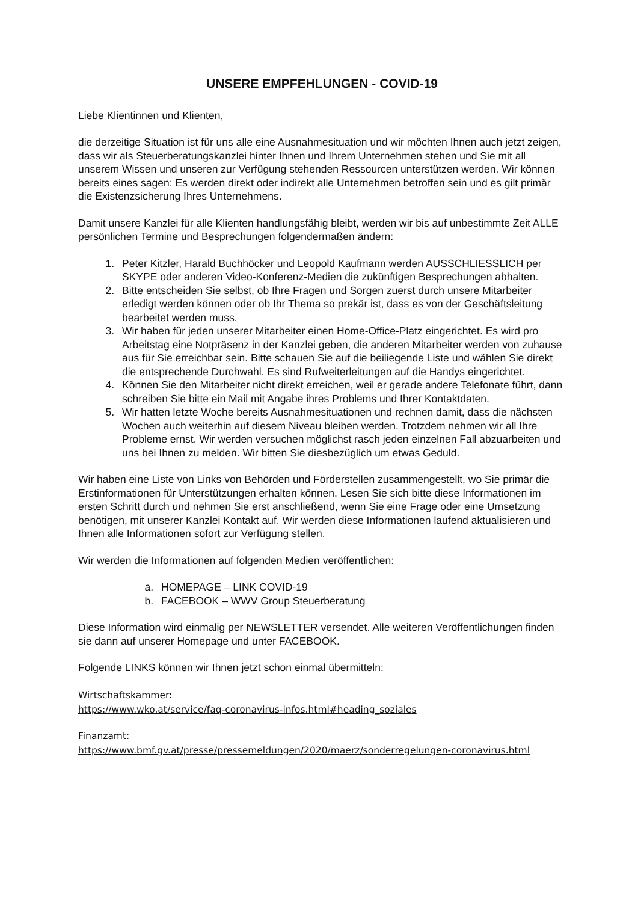UNSERE EMPFEHLUNGEN - COVID-19
Liebe Klientinnen und Klienten,
die derzeitige Situation ist für uns alle eine Ausnahmesituation und wir möchten Ihnen auch jetzt zeigen, dass wir als Steuerberatungskanzlei hinter Ihnen und Ihrem Unternehmen stehen und Sie mit all unserem Wissen und unseren zur Verfügung stehenden Ressourcen unterstützen werden. Wir können bereits eines sagen: Es werden direkt oder indirekt alle Unternehmen betroffen sein und es gilt primär die Existenzsicherung Ihres Unternehmens.
Damit unsere Kanzlei für alle Klienten handlungsfähig bleibt, werden wir bis auf unbestimmte Zeit ALLE persönlichen Termine und Besprechungen folgendermaßen ändern:
1. Peter Kitzler, Harald Buchhöcker und Leopold Kaufmann werden AUSSCHLIESSLICH per SKYPE oder anderen Video-Konferenz-Medien die zukünftigen Besprechungen abhalten.
2. Bitte entscheiden Sie selbst, ob Ihre Fragen und Sorgen zuerst durch unsere Mitarbeiter erledigt werden können oder ob Ihr Thema so prekär ist, dass es von der Geschäftsleitung bearbeitet werden muss.
3. Wir haben für jeden unserer Mitarbeiter einen Home-Office-Platz eingerichtet. Es wird pro Arbeitstag eine Notpräsenz in der Kanzlei geben, die anderen Mitarbeiter werden von zuhause aus für Sie erreichbar sein. Bitte schauen Sie auf die beiliegende Liste und wählen Sie direkt die entsprechende Durchwahl. Es sind Rufweiterleitungen auf die Handys eingerichtet.
4. Können Sie den Mitarbeiter nicht direkt erreichen, weil er gerade andere Telefonate führt, dann schreiben Sie bitte ein Mail mit Angabe ihres Problems und Ihrer Kontaktdaten.
5. Wir hatten letzte Woche bereits Ausnahmesituationen und rechnen damit, dass die nächsten Wochen auch weiterhin auf diesem Niveau bleiben werden. Trotzdem nehmen wir all Ihre Probleme ernst. Wir werden versuchen möglichst rasch jeden einzelnen Fall abzuarbeiten und uns bei Ihnen zu melden. Wir bitten Sie diesbezüglich um etwas Geduld.
Wir haben eine Liste von Links von Behörden und Förderstellen zusammengestellt, wo Sie primär die Erstinformationen für Unterstützungen erhalten können. Lesen Sie sich bitte diese Informationen im ersten Schritt durch und nehmen Sie erst anschließend, wenn Sie eine Frage oder eine Umsetzung benötigen, mit unserer Kanzlei Kontakt auf. Wir werden diese Informationen laufend aktualisieren und Ihnen alle Informationen sofort zur Verfügung stellen.
Wir werden die Informationen auf folgenden Medien veröffentlichen:
a. HOMEPAGE – LINK COVID-19
b. FACEBOOK – WWV Group Steuerberatung
Diese Information wird einmalig per NEWSLETTER versendet. Alle weiteren Veröffentlichungen finden sie dann auf unserer Homepage und unter FACEBOOK.
Folgende LINKS können wir Ihnen jetzt schon einmal übermitteln:
Wirtschaftskammer:
https://www.wko.at/service/faq-coronavirus-infos.html#heading_soziales
Finanzamt:
https://www.bmf.gv.at/presse/pressemeldungen/2020/maerz/sonderregelungen-coronavirus.html